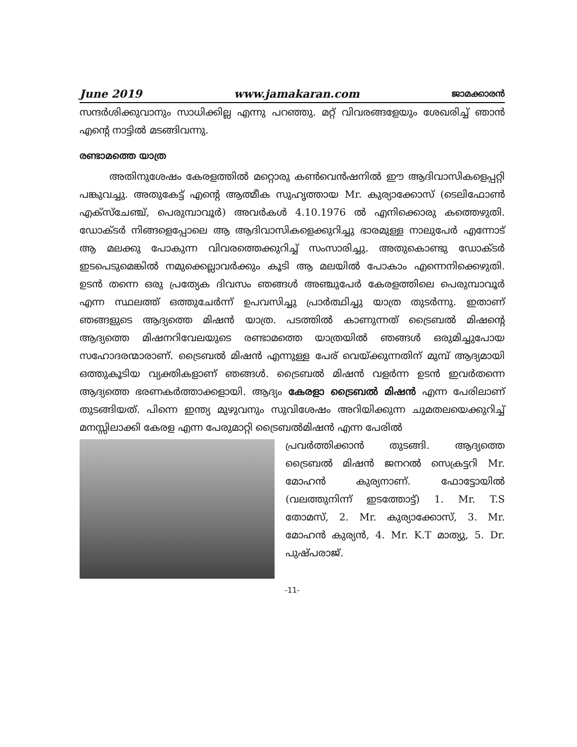June 2019 www.jamakaran.com ജാമക്കാരൻ
സന്ദർശിക്കുവാനും സാധിക്കില്ല എന്നു പറഞ്ഞു. മറ്റ് വിവരങ്ങളേയും ശേഖരിച്ച് ഞാൻ എന്റെ നാട്ടിൽ മടങ്ങിവന്നു.
രണ്ടാമത്തെ യാത്ര
അതിനുശേഷം കേരളത്തിൽ മറ്റൊരു കൺവെൻഷനിൽ ഈ ആദിവാസികളെപ്പറ്റി പങ്കുവച്ചു. അതുകേട്ട് എന്റെ ആത്മീക സുഹൃത്തായ Mr. കുര്യാക്കോസ് (ടെലിഫോൺ എക്സ്ചേഞ്ച്, പെരുമ്പാവൂർ) അവർകൾ 4.10.1976 ൽ എനിക്കൊരു കത്തെഴുതി. ഡോക്ടർ നിങ്ങളെപ്പോലെ ആ ആദിവാസികളെക്കുറിച്ചു ഭാരമുള്ള നാലുപേർ എന്നോട് ആ മലക്കു പോകുന്ന വിവരത്തെക്കുറിച്ച് സംസാരിച്ചു. അതുകൊണ്ടു ഡോക്ടർ ഇടപെടുമെങ്കിൽ നമുക്കെല്ലാവർക്കും കൂടി ആ മലയിൽ പോകാം എന്നെനിക്കെഴുതി. ഉടൻ തന്നെ ഒരു പ്രത്യേക ദിവസം ഞങ്ങൾ അഞ്ചുപേർ കേരളത്തിലെ പെരുമ്പാവൂർ എന്ന സ്ഥലത്ത് ഒത്തുചേർന്ന് ഉപവസിച്ചു പ്രാർത്ഥിച്ചു യാത്ര തുടർന്നു. ഇതാണ് ഞങ്ങളുടെ ആദ്യത്തെ മിഷൻ യാത്ര. പടത്തിൽ കാണുന്നത് ട്രൈബൽ മിഷന്റെ ആദ്യത്തെ മിഷനറിവേലയുടെ രണ്ടാമത്തെ യാത്രയിൽ ഞങ്ങൾ ഒരുമിച്ചുപോയ സഹോദരന്മാരാണ്. ട്രൈബൽ മിഷൻ എന്നുള്ള പേര് വെയ്ക്കുന്നതിന് മുമ്പ് ആദ്യമായി ഒത്തുകൂടിയ വ്യക്തികളാണ് ഞങ്ങൾ. ട്രൈബൽ മിഷൻ വളർന്ന ഉടൻ ഇവർതന്നെ ആദ്യത്തെ ഭരണകർത്താക്കളായി. ആദ്യം കേരളാ ട്രൈബൽ മിഷൻ എന്ന പേരിലാണ് തുടങ്ങിയത്. പിന്നെ ഇന്ത്യ മുഴുവനും സുവിശേഷം അറിയിക്കുന്ന ചുമതലയെക്കുറിച്ച് മനസ്സിലാക്കി കേരള എന്ന പേരുമാറ്റി ട്രൈബൽമിഷൻ എന്ന പേരിൽ
പ്രവർത്തിക്കാൻ തുടങ്ങി. ആദ്യത്തെ ട്രൈബൽ മിഷൻ ജനറൽ സെക്രട്ടറി Mr. മോഹൻ കുര്യനാണ്. ഫോട്ടോയിൽ (വലത്തുനിന്ന് ഇടത്തോട്ട്) 1. Mr. T.S തോമസ്, 2. Mr. കുര്യാക്കോസ്, 3. Mr. മോഹൻ കുര്യൻ, 4. Mr. K.T മാത്യു, 5. Dr. പുഷ്പരാജ്.
-11-